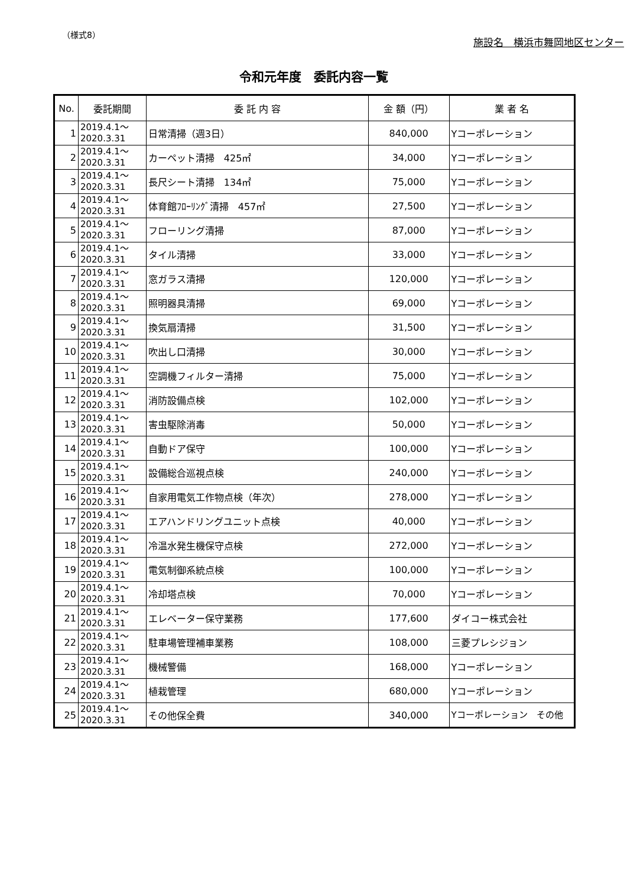（様式8）
施設名　横浜市舞岡地区センター
令和元年度　委託内容一覧
| No. | 委託期間 | 委 託 内 容 | 金 額（円） | 業 者 名 |
| --- | --- | --- | --- | --- |
| 1 | 2019.4.1～ 2020.3.31 | 日常清掃（週3日） | 840,000 | Yコーポレーション |
| 2 | 2019.4.1～ 2020.3.31 | カーペット清掃 425㎡ | 34,000 | Yコーポレーション |
| 3 | 2019.4.1～ 2020.3.31 | 長尺シート清掃 134㎡ | 75,000 | Yコーポレーション |
| 4 | 2019.4.1～ 2020.3.31 | 体育館ﾌﾛｰﾘﾝｸﾞ清掃 457㎡ | 27,500 | Yコーポレーション |
| 5 | 2019.4.1～ 2020.3.31 | フローリング清掃 | 87,000 | Yコーポレーション |
| 6 | 2019.4.1～ 2020.3.31 | タイル清掃 | 33,000 | Yコーポレーション |
| 7 | 2019.4.1～ 2020.3.31 | 窓ガラス清掃 | 120,000 | Yコーポレーション |
| 8 | 2019.4.1～ 2020.3.31 | 照明器具清掃 | 69,000 | Yコーポレーション |
| 9 | 2019.4.1～ 2020.3.31 | 換気扇清掃 | 31,500 | Yコーポレーション |
| 10 | 2019.4.1～ 2020.3.31 | 吹出し口清掃 | 30,000 | Yコーポレーション |
| 11 | 2019.4.1～ 2020.3.31 | 空調機フィルター清掃 | 75,000 | Yコーポレーション |
| 12 | 2019.4.1～ 2020.3.31 | 消防設備点検 | 102,000 | Yコーポレーション |
| 13 | 2019.4.1～ 2020.3.31 | 害虫駆除消毒 | 50,000 | Yコーポレーション |
| 14 | 2019.4.1～ 2020.3.31 | 自動ドア保守 | 100,000 | Yコーポレーション |
| 15 | 2019.4.1～ 2020.3.31 | 設備総合巡視点検 | 240,000 | Yコーポレーション |
| 16 | 2019.4.1～ 2020.3.31 | 自家用電気工作物点検（年次） | 278,000 | Yコーポレーション |
| 17 | 2019.4.1～ 2020.3.31 | エアハンドリングユニット点検 | 40,000 | Yコーポレーション |
| 18 | 2019.4.1～ 2020.3.31 | 冷温水発生機保守点検 | 272,000 | Yコーポレーション |
| 19 | 2019.4.1～ 2020.3.31 | 電気制御系統点検 | 100,000 | Yコーポレーション |
| 20 | 2019.4.1～ 2020.3.31 | 冷却塔点検 | 70,000 | Yコーポレーション |
| 21 | 2019.4.1～ 2020.3.31 | エレベーター保守業務 | 177,600 | ダイコー株式会社 |
| 22 | 2019.4.1～ 2020.3.31 | 駐車場管理補車業務 | 108,000 | 三菱プレシジョン |
| 23 | 2019.4.1～ 2020.3.31 | 機械警備 | 168,000 | Yコーポレーション |
| 24 | 2019.4.1～ 2020.3.31 | 植栽管理 | 680,000 | Yコーポレーション |
| 25 | 2019.4.1～ 2020.3.31 | その他保全費 | 340,000 | Yコーポレーション その他 |